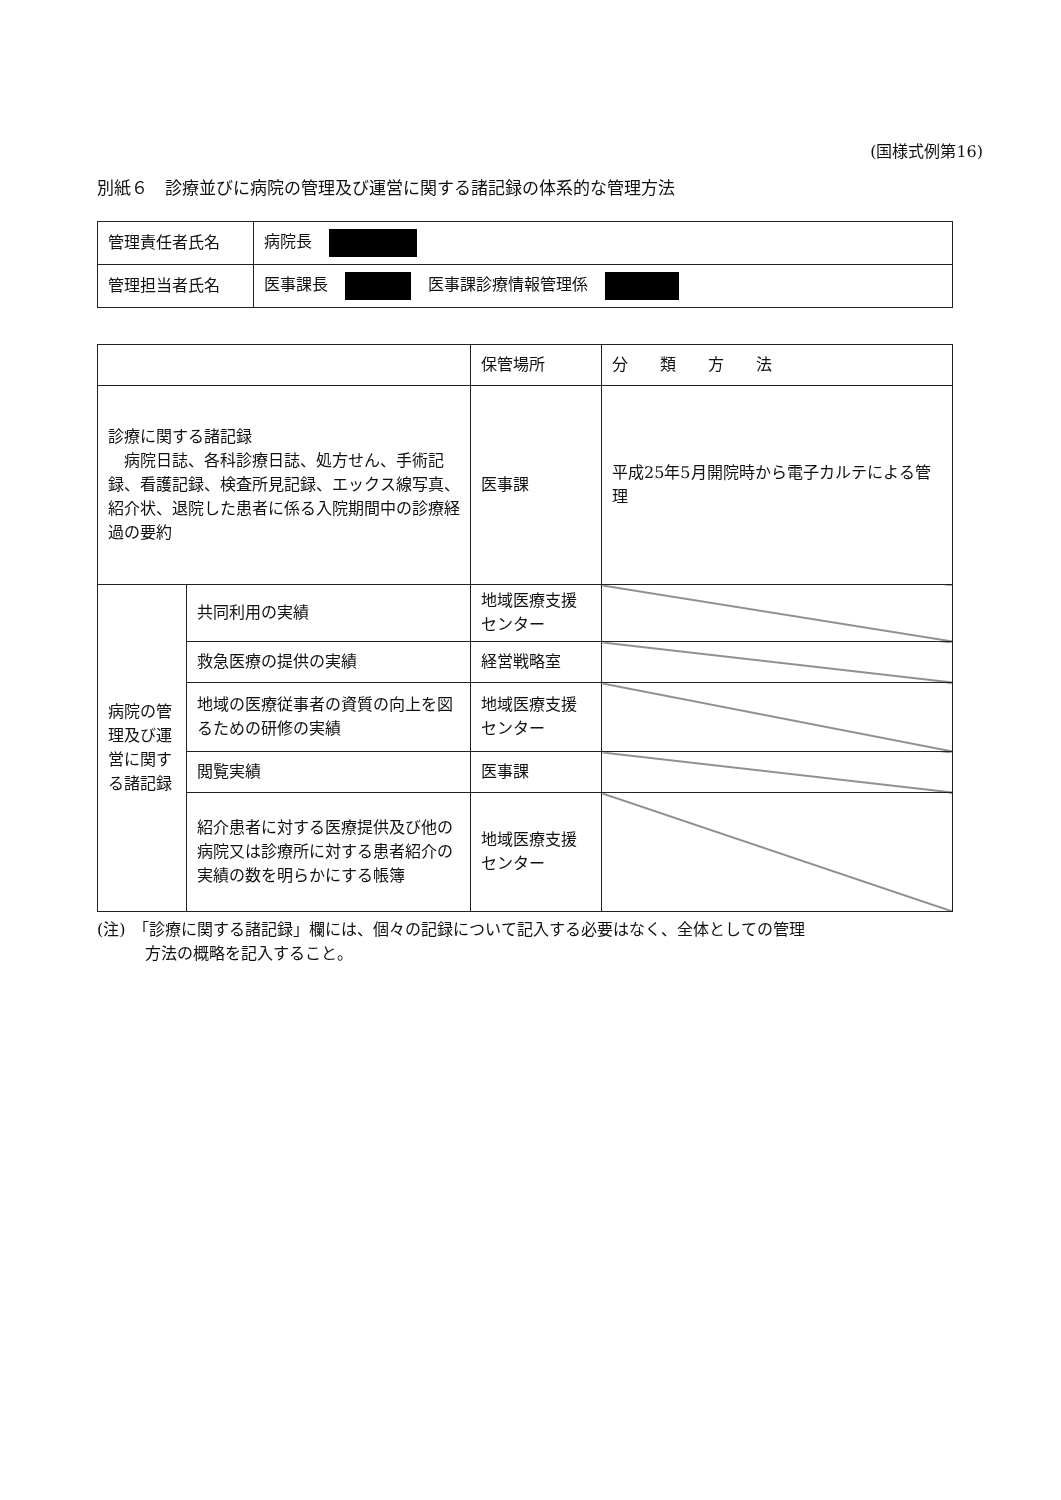(国様式例第16)
別紙６　診療並びに病院の管理及び運営に関する諸記録の体系的な管理方法
| 管理責任者氏名 | 病院長 |
| 管理担当者氏名 | 医事課長 医事課診療情報管理係 |
| | | 保管場所 | 分 類 方 法 |
| --- | --- | --- | --- |
| 診療に関する諸記録 病院日誌、各科診療日誌、処方せん、手術記録、看護記録、検査所見記録、エックス線写真、紹介状、退院した患者に係る入院期間中の診療経過の要約 | | 医事課 | 平成25年5月開院時から電子カルテによる管理 |
| 病院の管理及び運営に関する諸記録 | 共同利用の実績 | 地域医療支援センター | |
| | 救急医療の提供の実績 | 経営戦略室 | |
| | 地域の医療従事者の資質の向上を図るための研修の実績 | 地域医療支援センター | |
| | 閲覧実績 | 医事課 | |
| | 紹介患者に対する医療提供及び他の病院又は診療所に対する患者紹介の実績の数を明らかにする帳簿 | 地域医療支援センター | |
(注)　「診療に関する諸記録」欄には、個々の記録について記入する必要はなく、全体としての管理
　　　方法の概略を記入すること。